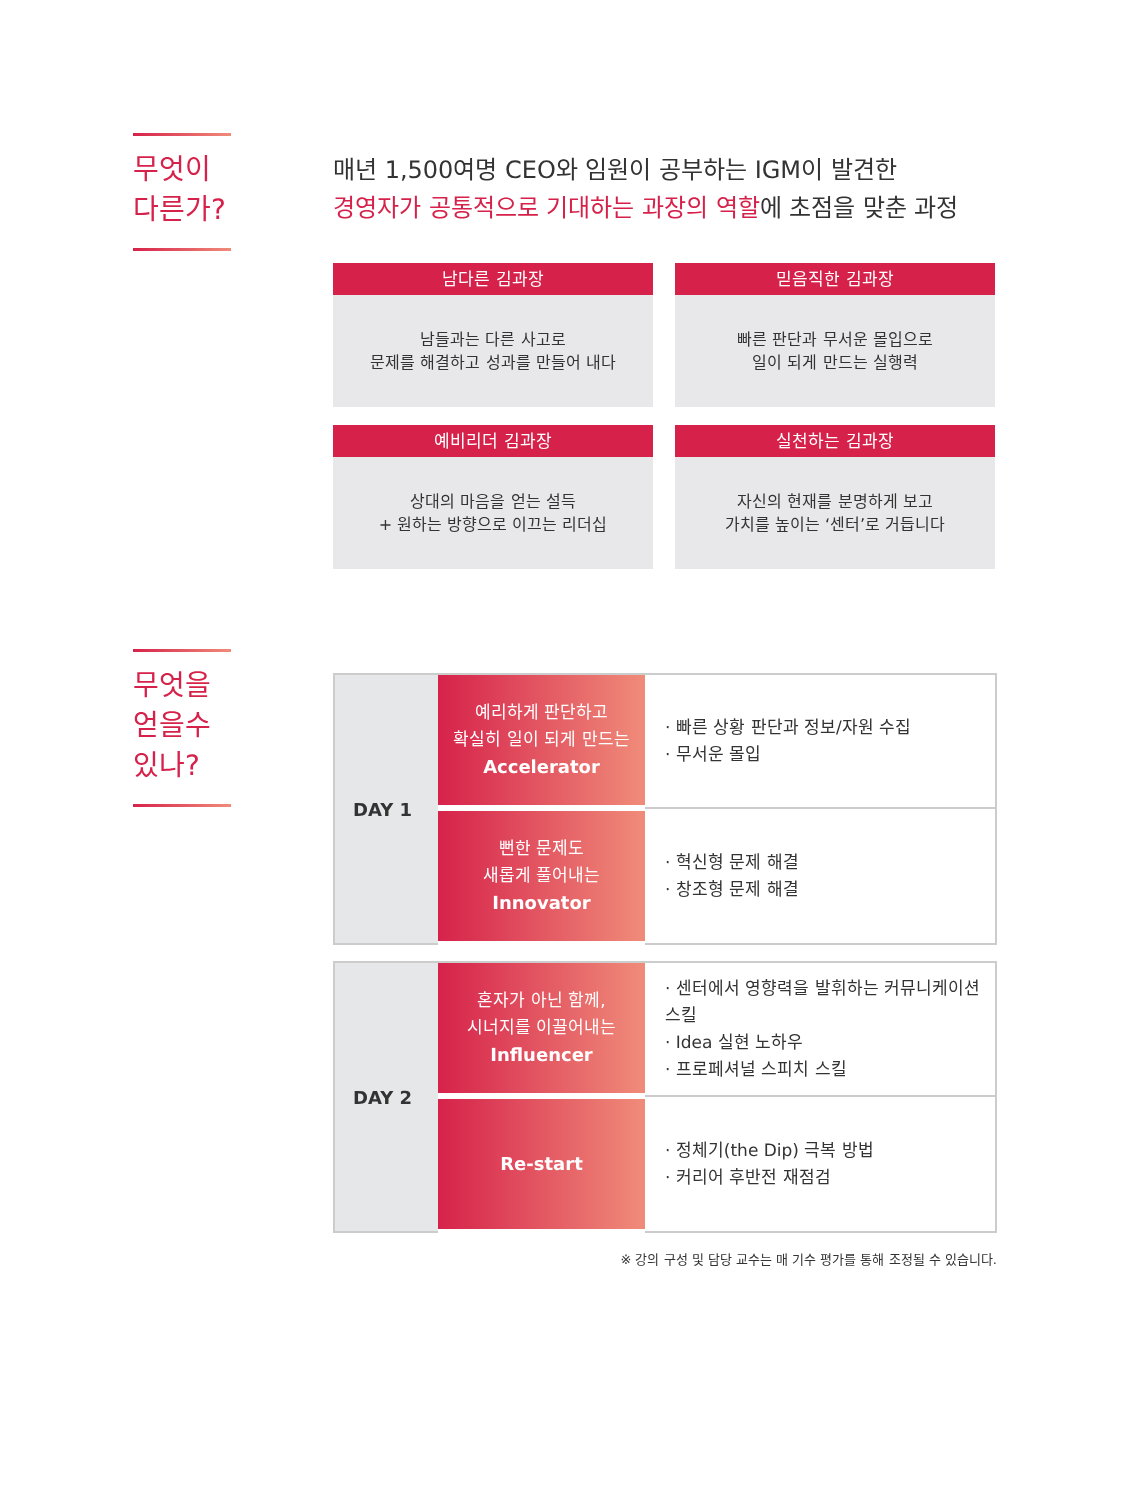무엇이
다른가?
매년 1,500여명 CEO와 임원이 공부하는 IGM이 발견한
경영자가 공통적으로 기대하는 과장의 역할에 초점을 맞춘 과정
남다른 김과장
남들과는 다른 사고로
문제를 해결하고 성과를 만들어 내다
믿음직한 김과장
빠른 판단과 무서운 몰입으로
일이 되게 만드는 실행력
예비리더 김과장
상대의 마음을 얻는 설득
+ 원하는 방향으로 이끄는 리더십
실천하는 김과장
자신의 현재를 분명하게 보고
가치를 높이는 ‘센터’로 거듭니다
무엇을
얻을수
있나?
| DAY 1 | 예리하게 판단하고 확실히 일이 되게 만드는 Accelerator | · 빠른 상황 판단과 정보/자원 수집 · 무서운 몰입 |
| | 뻔한 문제도 새롭게 풀어내는 Innovator | · 혁신형 문제 해결 · 창조형 문제 해결 |
| DAY 2 | 혼자가 아닌 함께, 시너지를 이끌어내는 Influencer | · 센터에서 영향력을 발휘하는 커뮤니케이션 스킬 · Idea 실현 노하우 · 프로페셔널 스피치 스킬 |
| | Re-start | · 정체기(the Dip) 극복 방법 · 커리어 후반전 재점검 |
※ 강의 구성 및 담당 교수는 매 기수 평가를 통해 조정될 수 있습니다.